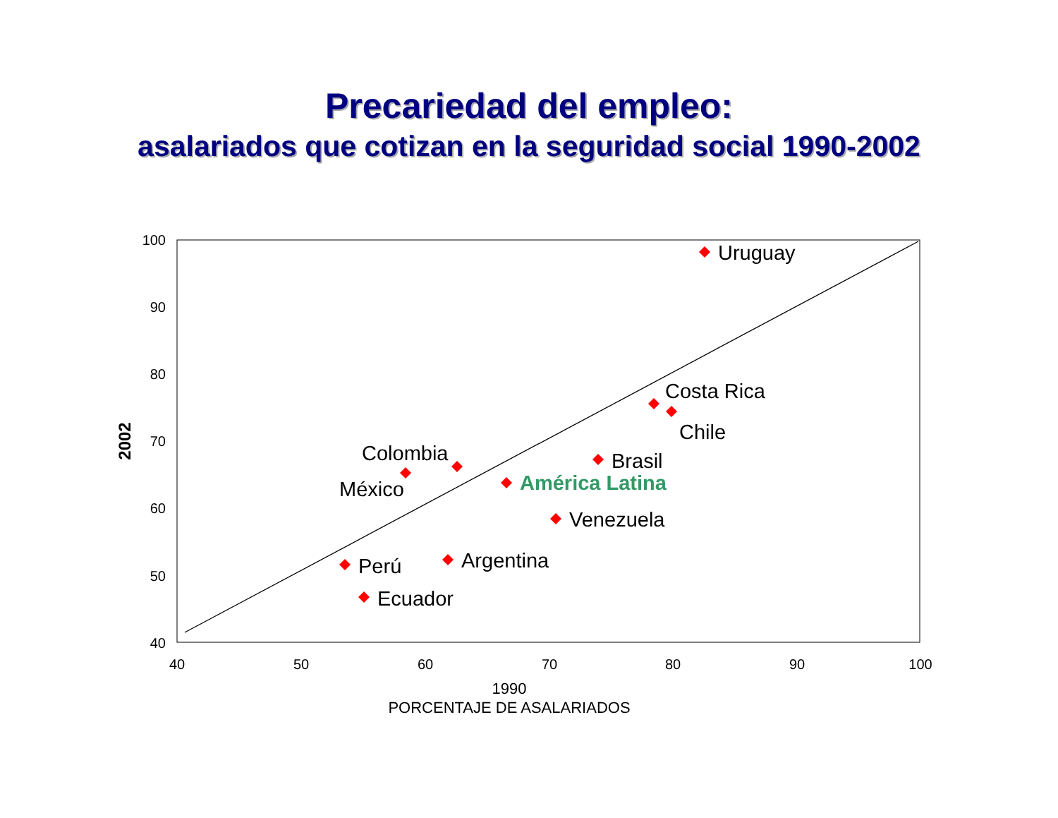Precariedad del empleo:
asalariados que cotizan en la seguridad social 1990-2002
100
90
80
70
60
50
40
40
50
60
70
80
90
100
1990
PORCENTAJE DE ASALARIADOS
2002
Uruguay
Costa Rica
Chile
Brasil
América Latina
Colombia
México
Venezuela
Argentina
Perú
Ecuador